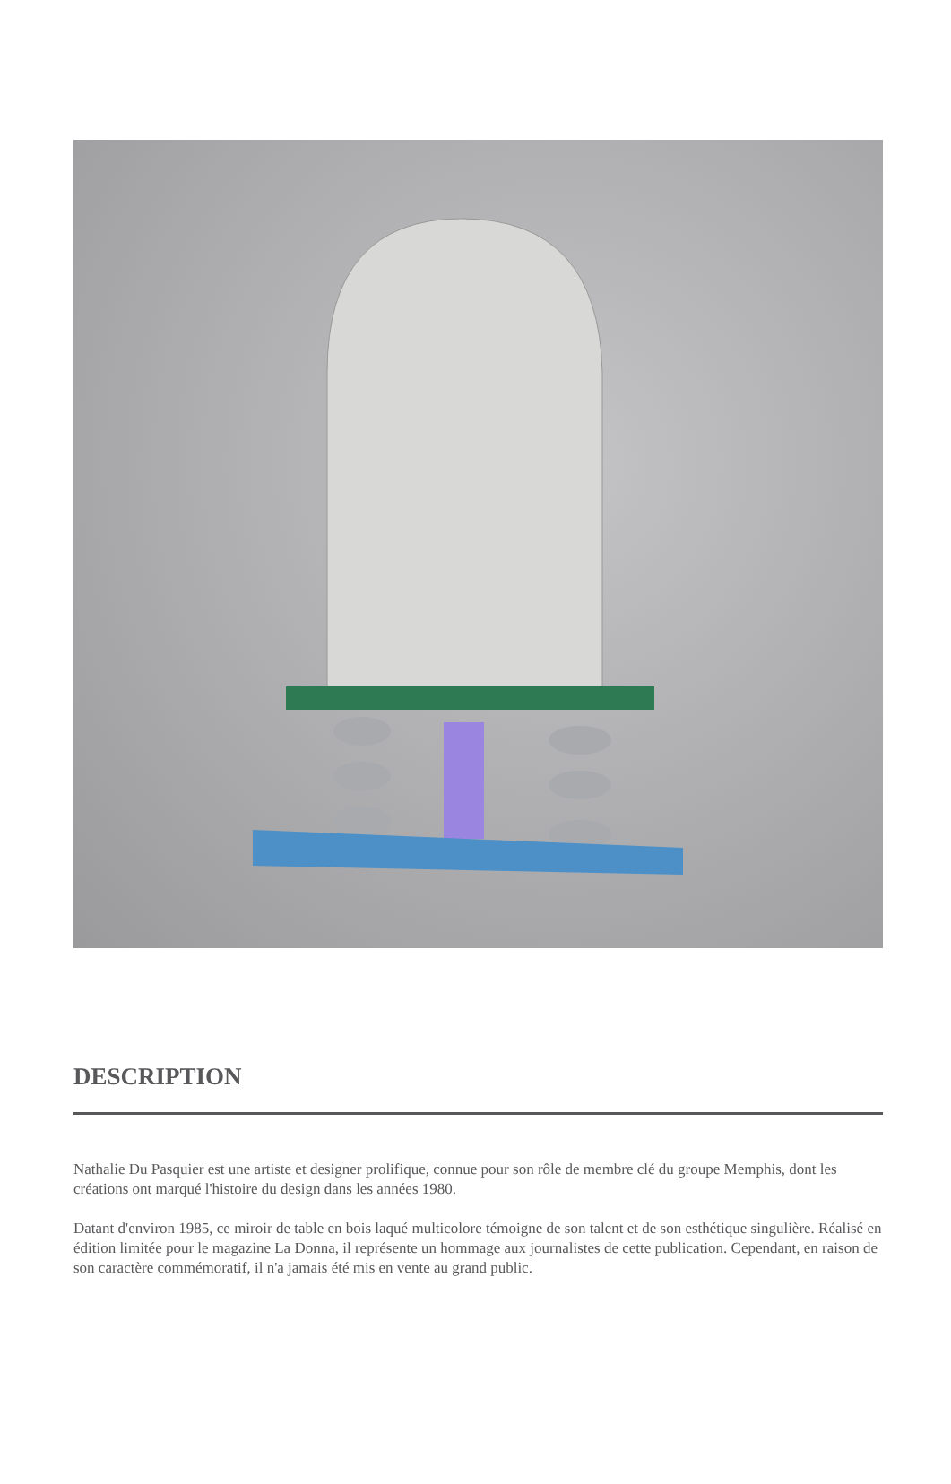DESCRIPTION
Nathalie Du Pasquier est une artiste et designer prolifique, connue pour son rôle de membre clé du groupe Memphis, dont les créations ont marqué l'histoire du design dans les années 1980.
Datant d'environ 1985, ce miroir de table en bois laqué multicolore témoigne de son talent et de son esthétique singulière. Réalisé en édition limitée pour le magazine La Donna, il représente un hommage aux journalistes de cette publication. Cependant, en raison de son caractère commémoratif, il n'a jamais été mis en vente au grand public.